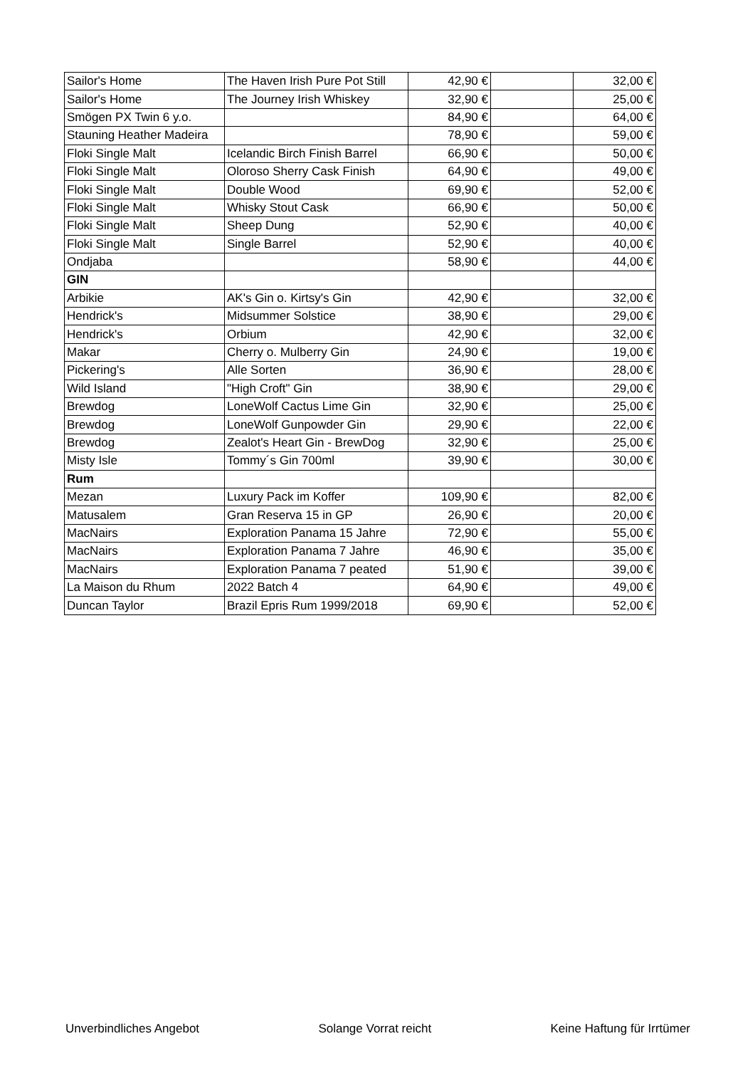| Sailor's Home | The Haven Irish Pure Pot Still | 42,90 € | | 32,00 € |
| Sailor's Home | The Journey Irish Whiskey | 32,90 € | | 25,00 € |
| Smögen PX Twin 6 y.o. | | 84,90 € | | 64,00 € |
| Stauning Heather Madeira | | 78,90 € | | 59,00 € |
| Floki Single Malt | Icelandic Birch Finish Barrel | 66,90 € | | 50,00 € |
| Floki Single Malt | Oloroso Sherry Cask Finish | 64,90 € | | 49,00 € |
| Floki Single Malt | Double Wood | 69,90 € | | 52,00 € |
| Floki Single Malt | Whisky Stout Cask | 66,90 € | | 50,00 € |
| Floki Single Malt | Sheep Dung | 52,90 € | | 40,00 € |
| Floki Single Malt | Single Barrel | 52,90 € | | 40,00 € |
| Ondjaba | | 58,90 € | | 44,00 € |
| GIN | | | | |
| Arbikie | AK's Gin o. Kirtsy's Gin | 42,90 € | | 32,00 € |
| Hendrick's | Midsummer Solstice | 38,90 € | | 29,00 € |
| Hendrick's | Orbium | 42,90 € | | 32,00 € |
| Makar | Cherry o. Mulberry Gin | 24,90 € | | 19,00 € |
| Pickering's | Alle Sorten | 36,90 € | | 28,00 € |
| Wild Island | "High Croft" Gin | 38,90 € | | 29,00 € |
| Brewdog | LoneWolf Cactus Lime Gin | 32,90 € | | 25,00 € |
| Brewdog | LoneWolf Gunpowder Gin | 29,90 € | | 22,00 € |
| Brewdog | Zealot's Heart Gin - BrewDog | 32,90 € | | 25,00 € |
| Misty Isle | Tommy´s Gin 700ml | 39,90 € | | 30,00 € |
| Rum | | | | |
| Mezan | Luxury Pack im Koffer | 109,90 € | | 82,00 € |
| Matusalem | Gran Reserva 15 in GP | 26,90 € | | 20,00 € |
| MacNairs | Exploration Panama 15 Jahre | 72,90 € | | 55,00 € |
| MacNairs | Exploration Panama 7 Jahre | 46,90 € | | 35,00 € |
| MacNairs | Exploration Panama 7 peated | 51,90 € | | 39,00 € |
| La Maison du Rhum | 2022 Batch 4 | 64,90 € | | 49,00 € |
| Duncan Taylor | Brazil Epris Rum 1999/2018 | 69,90 € | | 52,00 € |
Unverbindliches Angebot Solange Vorrat reicht Keine Haftung für Irrtümer